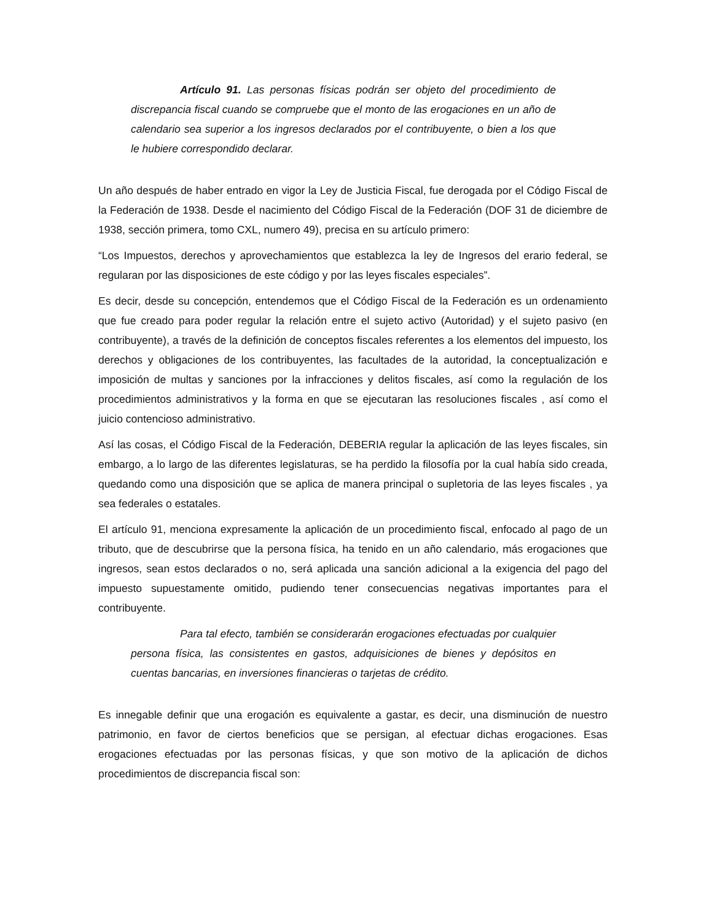Artículo 91. Las personas físicas podrán ser objeto del procedimiento de discrepancia fiscal cuando se compruebe que el monto de las erogaciones en un año de calendario sea superior a los ingresos declarados por el contribuyente, o bien a los que le hubiere correspondido declarar.
Un año después de haber entrado en vigor la Ley de Justicia Fiscal, fue derogada por el Código Fiscal de la Federación de 1938. Desde el nacimiento del Código Fiscal de la Federación (DOF 31 de diciembre de 1938, sección primera, tomo CXL, numero 49), precisa en su artículo primero:
“Los Impuestos, derechos y aprovechamientos que establezca la ley de Ingresos del erario federal, se regularan por las disposiciones de este código y por las leyes fiscales especiales”.
Es decir, desde su concepción, entendemos que el Código Fiscal de la Federación es un ordenamiento que fue creado para poder regular la relación entre el sujeto activo (Autoridad) y el sujeto pasivo (en contribuyente), a través de la definición de conceptos fiscales referentes a los elementos del impuesto, los derechos y obligaciones de los contribuyentes, las facultades de la autoridad, la conceptualización e imposición de multas y sanciones por la infracciones y delitos fiscales, así como la regulación de los procedimientos administrativos y la forma en que se ejecutaran las resoluciones fiscales , así como el juicio contencioso administrativo.
Así las cosas, el Código Fiscal de la Federación, DEBERIA regular la aplicación de las leyes fiscales, sin embargo, a lo largo de las diferentes legislaturas, se ha perdido la filosofía por la cual había sido creada, quedando como una disposición que se aplica de manera principal o supletoria de las leyes fiscales , ya sea federales o estatales.
El artículo 91, menciona expresamente la aplicación de un procedimiento fiscal, enfocado al pago de un tributo, que de descubrirse que la persona física, ha tenido en un año calendario, más erogaciones que ingresos, sean estos declarados o no, será aplicada una sanción adicional a la exigencia del pago del impuesto supuestamente omitido, pudiendo tener consecuencias negativas importantes para el contribuyente.
Para tal efecto, también se considerarán erogaciones efectuadas por cualquier persona física, las consistentes en gastos, adquisiciones de bienes y depósitos en cuentas bancarias, en inversiones financieras o tarjetas de crédito.
Es innegable definir que una erogación es equivalente a gastar, es decir, una disminución de nuestro patrimonio, en favor de ciertos beneficios que se persigan, al efectuar dichas erogaciones. Esas erogaciones efectuadas por las personas físicas, y que son motivo de la aplicación de dichos procedimientos de discrepancia fiscal son: